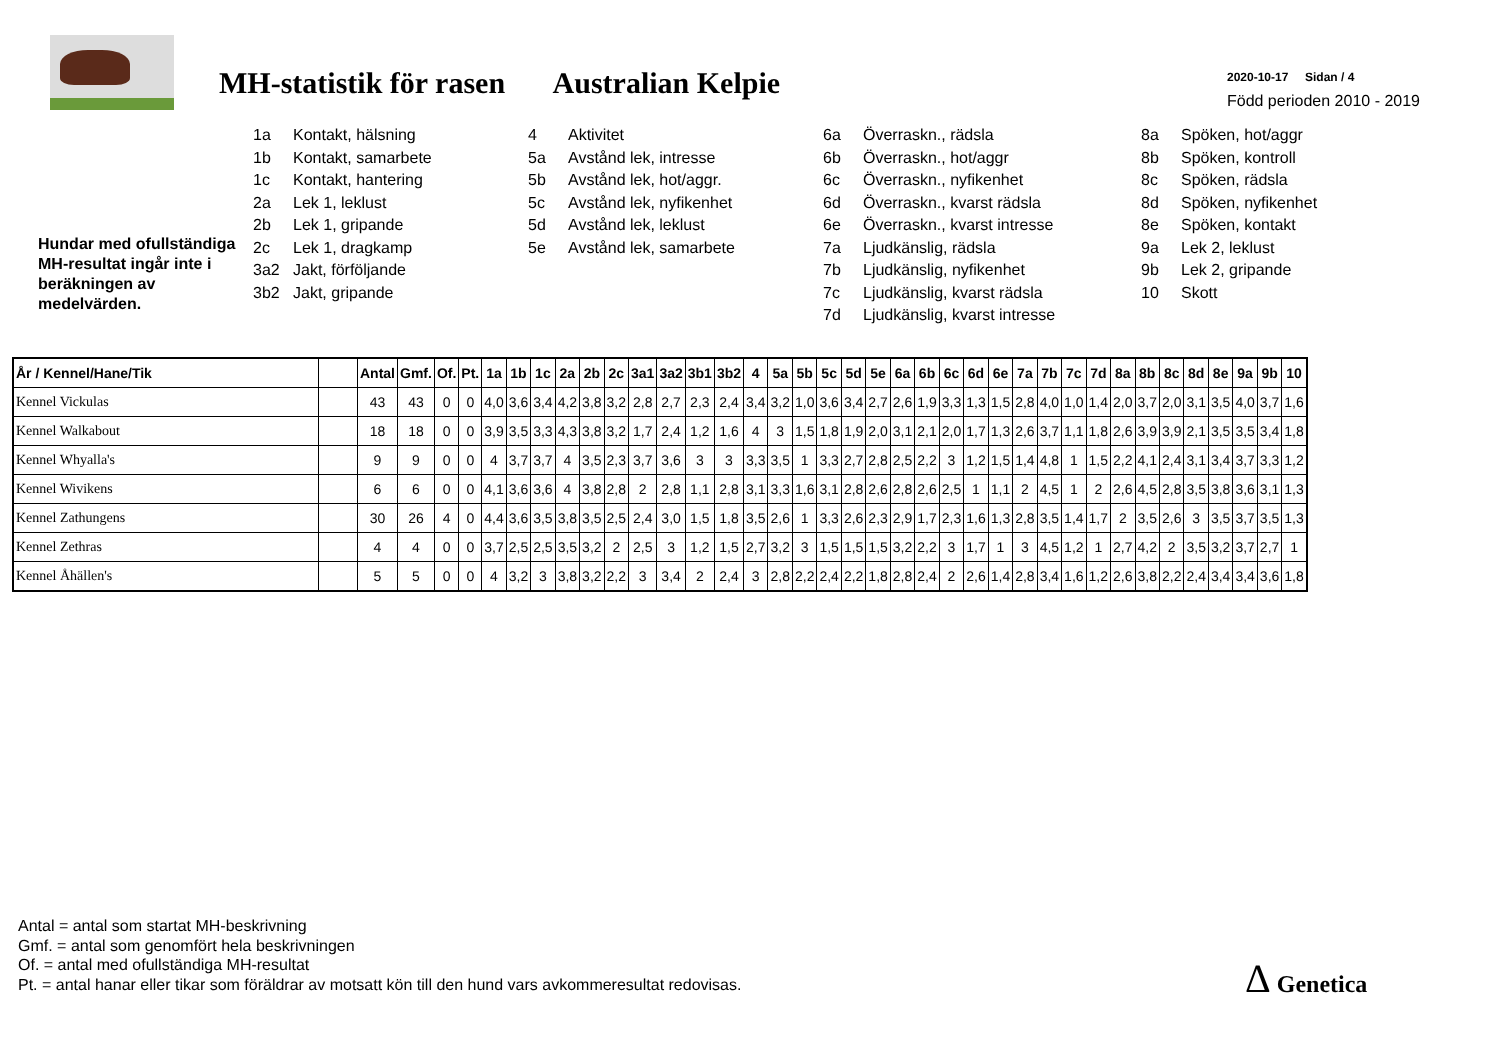MH-statistik för rasen Australian Kelpie
2020-10-17 Sidan / 4
Född perioden 2010 - 2019
Hundar med ofullständiga MH-resultat ingår inte i beräkningen av medelvärden.
1a Kontakt, hälsning
1b Kontakt, samarbete
1c Kontakt, hantering
2a Lek 1, leklust
2b Lek 1, gripande
2c Lek 1, dragkamp
3a2 Jakt, förföljande
3b2 Jakt, gripande
4 Aktivitet
5a Avstånd lek, intresse
5b Avstånd lek, hot/aggr.
5c Avstånd lek, nyfikenhet
5d Avstånd lek, leklust
5e Avstånd lek, samarbete
6a Överraskn., rädsla
6b Överraskn., hot/aggr
6c Överraskn., nyfikenhet
6d Överraskn., kvarst rädsla
6e Överraskn., kvarst intresse
7a Ljudkänslig, rädsla
7b Ljudkänslig, nyfikenhet
7c Ljudkänslig, kvarst rädsla
7d Ljudkänslig, kvarst intresse
8a Spöken, hot/aggr
8b Spöken, kontroll
8c Spöken, rädsla
8d Spöken, nyfikenhet
8e Spöken, kontakt
9a Lek 2, leklust
9b Lek 2, gripande
10 Skott
| År / Kennel/Hane/Tik | | Antal | Gmf. | Of. | Pt. | 1a | 1b | 1c | 2a | 2b | 2c | 3a1 | 3a2 | 3b1 | 3b2 | 4 | 5a | 5b | 5c | 5d | 5e | 6a | 6b | 6c | 6d | 6e | 7a | 7b | 7c | 7d | 8a | 8b | 8c | 8d | 8e | 9a | 9b | 10 |
| --- | --- | --- | --- | --- | --- | --- | --- | --- | --- | --- | --- | --- | --- | --- | --- | --- | --- | --- | --- | --- | --- | --- | --- | --- | --- | --- | --- | --- | --- | --- | --- | --- | --- | --- | --- | --- | --- | --- |
| Kennel Vickulas | | 43 | 43 | 0 | 0 | 4,0 | 3,6 | 3,4 | 4,2 | 3,8 | 3,2 | 2,8 | 2,7 | 2,3 | 2,4 | 3,4 | 3,2 | 1,0 | 3,6 | 3,4 | 2,7 | 2,6 | 1,9 | 3,3 | 1,3 | 1,5 | 2,8 | 4,0 | 1,0 | 1,4 | 2,0 | 3,7 | 2,0 | 3,1 | 3,5 | 4,0 | 3,7 | 1,6 |
| Kennel Walkabout | | 18 | 18 | 0 | 0 | 3,9 | 3,5 | 3,3 | 4,3 | 3,8 | 3,2 | 1,7 | 2,4 | 1,2 | 1,6 | 4 | 3 | 1,5 | 1,8 | 1,9 | 2,0 | 3,1 | 2,1 | 2,0 | 1,7 | 1,3 | 2,6 | 3,7 | 1,1 | 1,8 | 2,6 | 3,9 | 3,9 | 2,1 | 3,5 | 3,5 | 3,4 | 1,8 |
| Kennel Whyalla's | | 9 | 9 | 0 | 0 | 4 | 3,7 | 3,7 | 4 | 3,5 | 2,3 | 3,7 | 3,6 | 3 | 3 | 3,3 | 3,5 | 1 | 3,3 | 2,7 | 2,8 | 2,5 | 2,2 | 3 | 1,2 | 1,5 | 1,4 | 4,8 | 1 | 1,5 | 2,2 | 4,1 | 2,4 | 3,1 | 3,4 | 3,7 | 3,3 | 1,2 |
| Kennel Wivikens | | 6 | 6 | 0 | 0 | 4,1 | 3,6 | 3,6 | 4 | 3,8 | 2,8 | 2 | 2,8 | 1,1 | 2,8 | 3,1 | 3,3 | 1,6 | 3,1 | 2,8 | 2,6 | 2,8 | 2,6 | 2,5 | 1 | 1,1 | 2 | 4,5 | 1 | 2 | 2,6 | 4,5 | 2,8 | 3,5 | 3,8 | 3,6 | 3,1 | 1,3 |
| Kennel Zathungens | | 30 | 26 | 4 | 0 | 4,4 | 3,6 | 3,5 | 3,8 | 3,5 | 2,5 | 2,4 | 3,0 | 1,5 | 1,8 | 3,5 | 2,6 | 1 | 3,3 | 2,6 | 2,3 | 2,9 | 1,7 | 2,3 | 1,6 | 1,3 | 2,8 | 3,5 | 1,4 | 1,7 | 2 | 3,5 | 2,6 | 3 | 3,5 | 3,7 | 3,5 | 1,3 |
| Kennel Zethras | | 4 | 4 | 0 | 0 | 3,7 | 2,5 | 2,5 | 3,5 | 3,2 | 2 | 2,5 | 3 | 1,2 | 1,5 | 2,7 | 3,2 | 3 | 1,5 | 1,5 | 1,5 | 3,2 | 2,2 | 3 | 1,7 | 1 | 3 | 4,5 | 1,2 | 1 | 2,7 | 4,2 | 2 | 3,5 | 3,2 | 3,7 | 2,7 | 1 |
| Kennel Åhällen's | | 5 | 5 | 0 | 0 | 4 | 3,2 | 3 | 3,8 | 3,2 | 2,2 | 3 | 3,4 | 2 | 2,4 | 3 | 2,8 | 2,2 | 2,4 | 2,2 | 1,8 | 2,8 | 2,4 | 2 | 2,6 | 1,4 | 2,8 | 3,4 | 1,6 | 1,2 | 2,6 | 3,8 | 2,2 | 2,4 | 3,4 | 3,4 | 3,6 | 1,8 |
Antal = antal som startat MH-beskrivning
Gmf. = antal som genomfört hela beskrivningen
Of. = antal med ofullständiga MH-resultat
Pt. = antal hanar eller tikar som föräldrar av motsatt kön till den hund vars avkommeresultat redovisas.
Δ Genetica